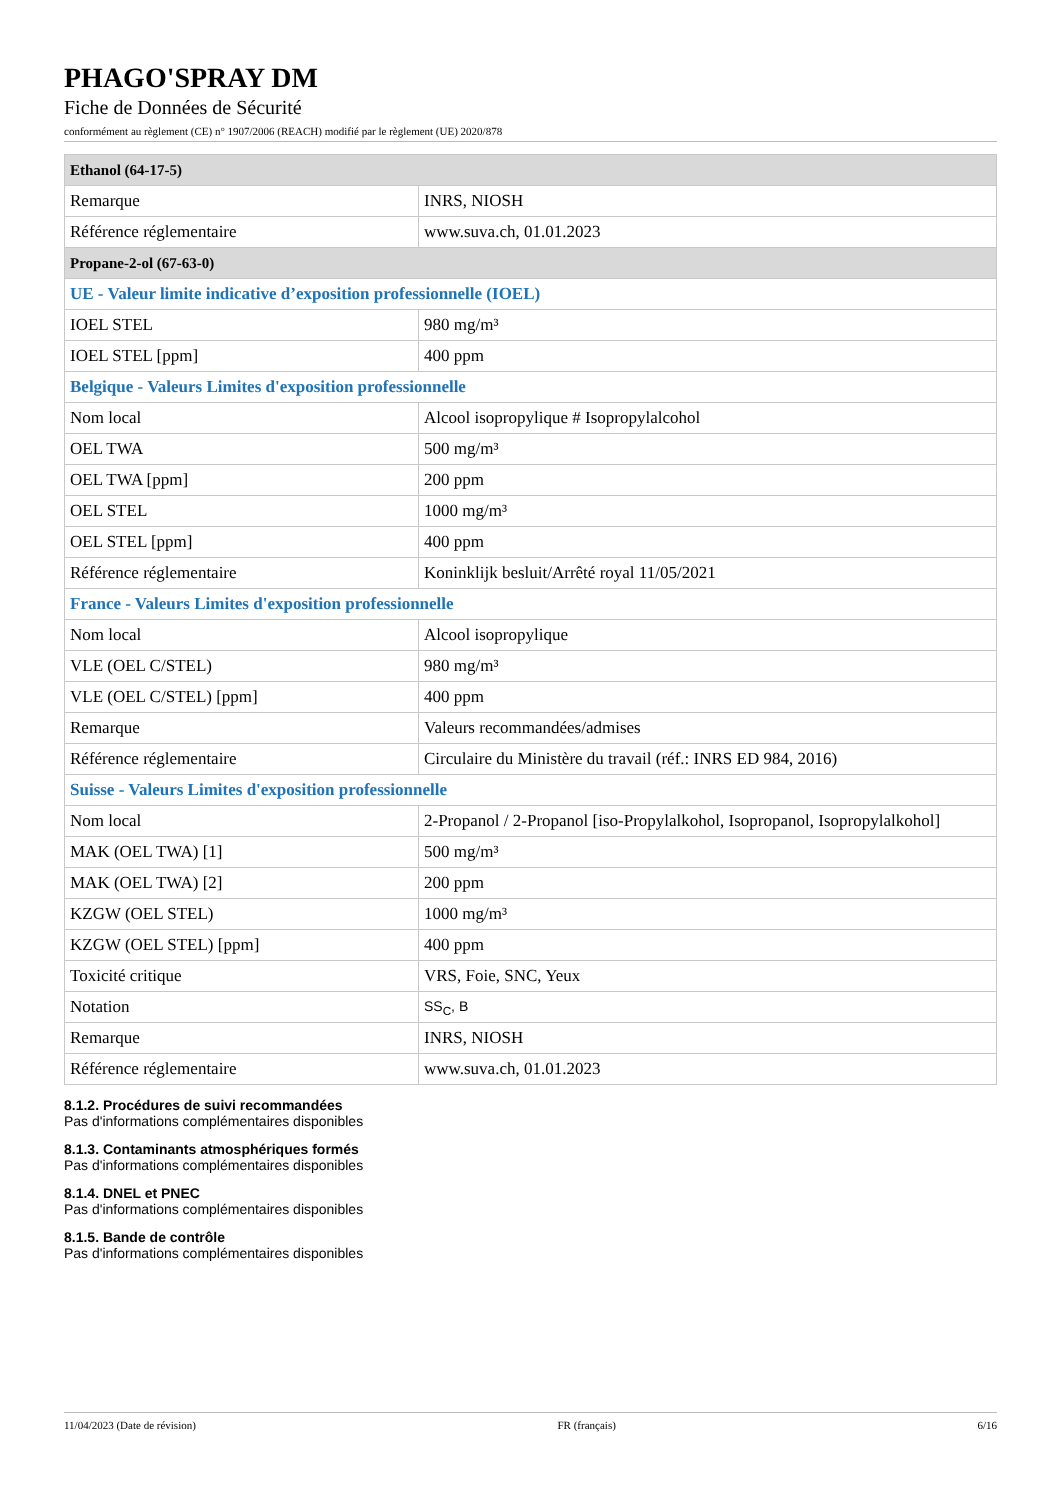PHAGO'SPRAY DM
Fiche de Données de Sécurité
conformément au règlement (CE) n° 1907/2006 (REACH) modifié par le règlement (UE) 2020/878
| Ethanol (64-17-5) | |
| --- | --- |
| Remarque | INRS, NIOSH |
| Référence réglementaire | www.suva.ch, 01.01.2023 |
| Propane-2-ol (67-63-0) | |
| UE - Valeur limite indicative d’exposition professionnelle (IOEL) | |
| IOEL STEL | 980 mg/m³ |
| IOEL STEL [ppm] | 400 ppm |
| Belgique - Valeurs Limites d'exposition professionnelle | |
| Nom local | Alcool isopropylique # Isopropylalcohol |
| OEL TWA | 500 mg/m³ |
| OEL TWA [ppm] | 200 ppm |
| OEL STEL | 1000 mg/m³ |
| OEL STEL [ppm] | 400 ppm |
| Référence réglementaire | Koninklijk besluit/Arrêté royal 11/05/2021 |
| France - Valeurs Limites d'exposition professionnelle | |
| Nom local | Alcool isopropylique |
| VLE (OEL C/STEL) | 980 mg/m³ |
| VLE (OEL C/STEL) [ppm] | 400 ppm |
| Remarque | Valeurs recommandées/admises |
| Référence réglementaire | Circulaire du Ministère du travail (réf.: INRS ED 984, 2016) |
| Suisse - Valeurs Limites d'exposition professionnelle | |
| Nom local | 2-Propanol / 2-Propanol [iso-Propylalkohol, Isopropanol, Isopropylalkohol] |
| MAK (OEL TWA) [1] | 500 mg/m³ |
| MAK (OEL TWA) [2] | 200 ppm |
| KZGW (OEL STEL) | 1000 mg/m³ |
| KZGW (OEL STEL) [ppm] | 400 ppm |
| Toxicité critique | VRS, Foie, SNC, Yeux |
| Notation | SS<sub>C</sub>, B |
| Remarque | INRS, NIOSH |
| Référence réglementaire | www.suva.ch, 01.01.2023 |
8.1.2. Procédures de suivi recommandées
Pas d'informations complémentaires disponibles
8.1.3. Contaminants atmosphériques formés
Pas d'informations complémentaires disponibles
8.1.4. DNEL et PNEC
Pas d'informations complémentaires disponibles
8.1.5. Bande de contrôle
Pas d'informations complémentaires disponibles
11/04/2023 (Date de révision) FR (français) 6/16